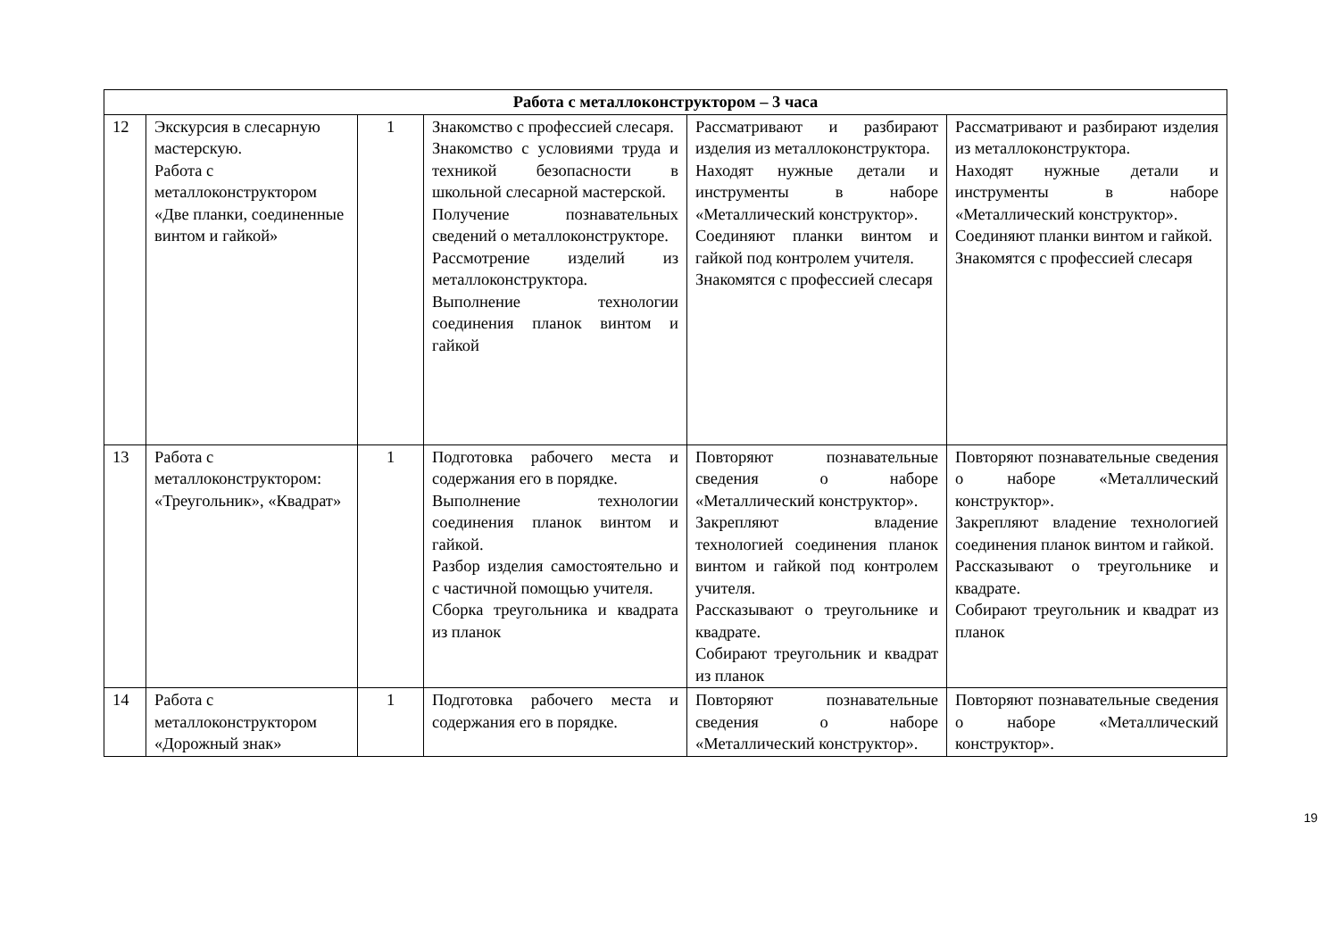| Работа с металлоконструктором – 3 часа | | | | | |
| --- | --- | --- | --- | --- | --- |
| 12 | Экскурсия в слесарную мастерскую. Работа с металлоконструктором «Две планки, соединенные винтом и гайкой» | 1 | Знакомство с профессией слесаря. Знакомство с условиями труда и техникой безопасности в школьной слесарной мастерской. Получение познавательных сведений о металлоконструкторе. Рассмотрение изделий из металлоконструктора. Выполнение технологии соединения планок винтом и гайкой | Рассматривают и разбирают изделия из металлоконструктора. Находят нужные детали и инструменты в наборе «Металлический конструктор». Соединяют планки винтом и гайкой под контролем учителя. Знакомятся с профессией слесаря | Рассматривают и разбирают изделия из металлоконструктора. Находят нужные детали и инструменты в наборе «Металлический конструктор». Соединяют планки винтом и гайкой. Знакомятся с профессией слесаря |
| 13 | Работа с металлоконструктором: «Треугольник», «Квадрат» | 1 | Подготовка рабочего места и содержания его в порядке. Выполнение технологии соединения планок винтом и гайкой. Разбор изделия самостоятельно и с частичной помощью учителя. Сборка треугольника и квадрата из планок | Повторяют познавательные сведения о наборе «Металлический конструктор». Закрепляют владение технологией соединения планок винтом и гайкой под контролем учителя. Рассказывают о треугольнике и квадрате. Собирают треугольник и квадрат из планок | Повторяют познавательные сведения о наборе «Металлический конструктор». Закрепляют владение технологией соединения планок винтом и гайкой. Рассказывают о треугольнике и квадрате. Собирают треугольник и квадрат из планок |
| 14 | Работа с металлоконструктором «Дорожный знак» | 1 | Подготовка рабочего места и содержания его в порядке. | Повторяют познавательные сведения о наборе «Металлический конструктор». | Повторяют познавательные сведения о наборе «Металлический конструктор». |
19